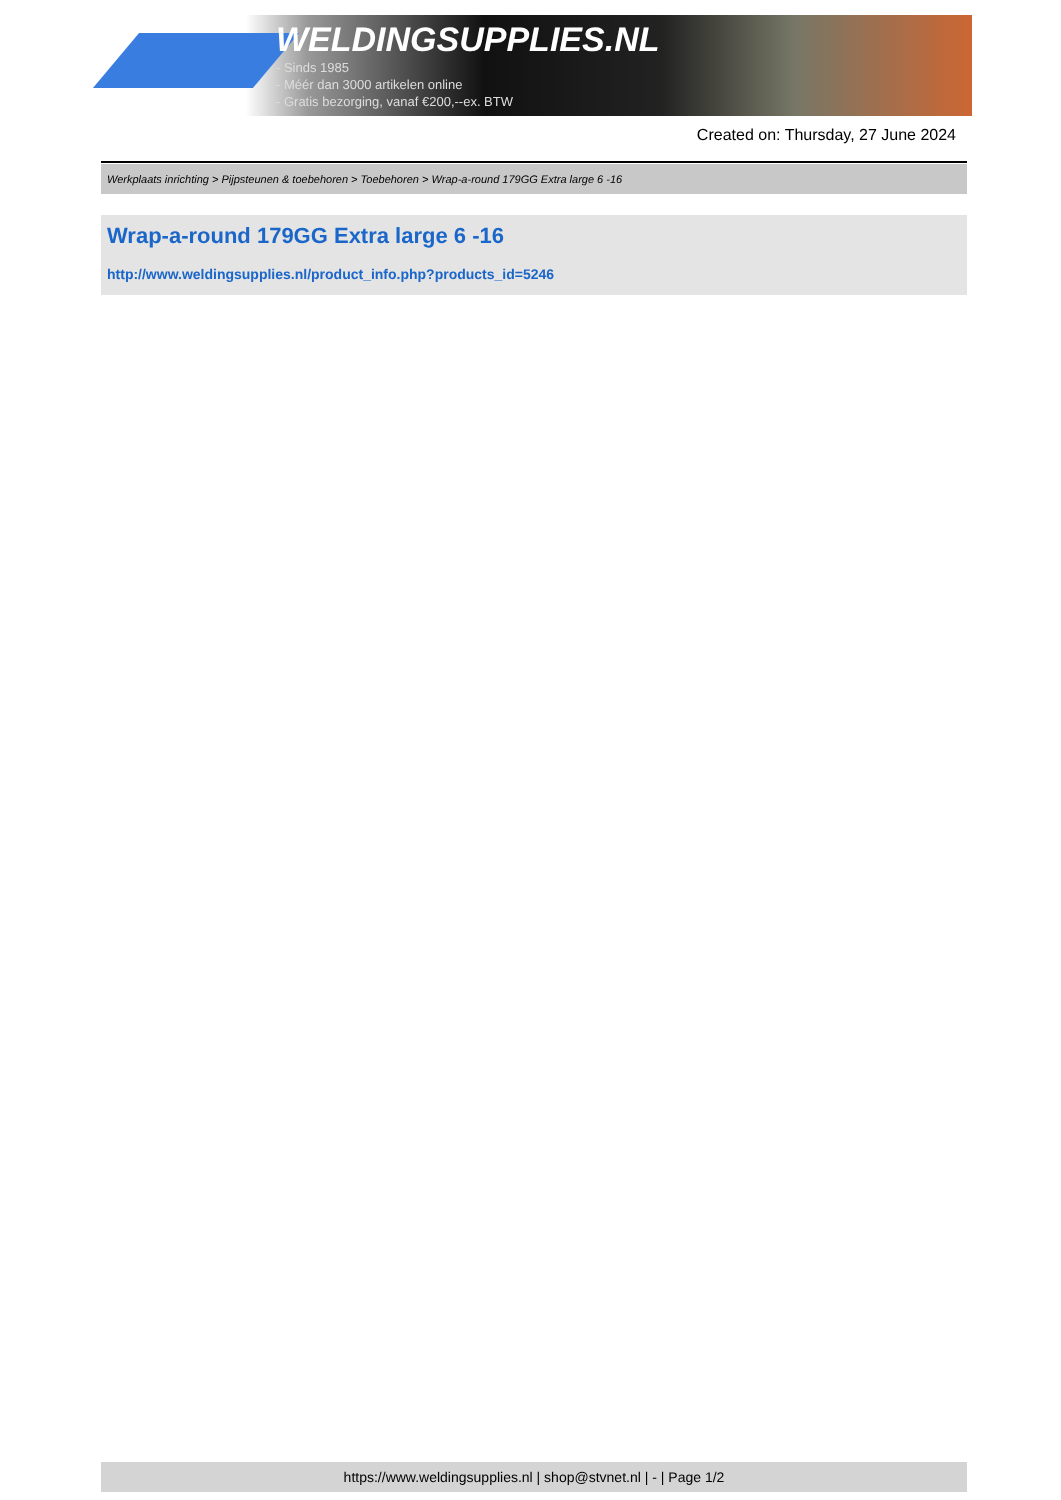WELDINGSUPPLIES.NL
- Sinds 1985
- Méér dan 3000 artikelen online
- Gratis bezorging, vanaf €200,--ex. BTW
Created on: Thursday, 27 June 2024
Werkplaats inrichting > Pijpsteunen & toebehoren > Toebehoren > Wrap-a-round 179GG Extra large 6 -16
Wrap-a-round 179GG Extra large 6 -16
http://www.weldingsupplies.nl/product_info.php?products_id=5246
https://www.weldingsupplies.nl | shop@stvnet.nl | - | Page 1/2